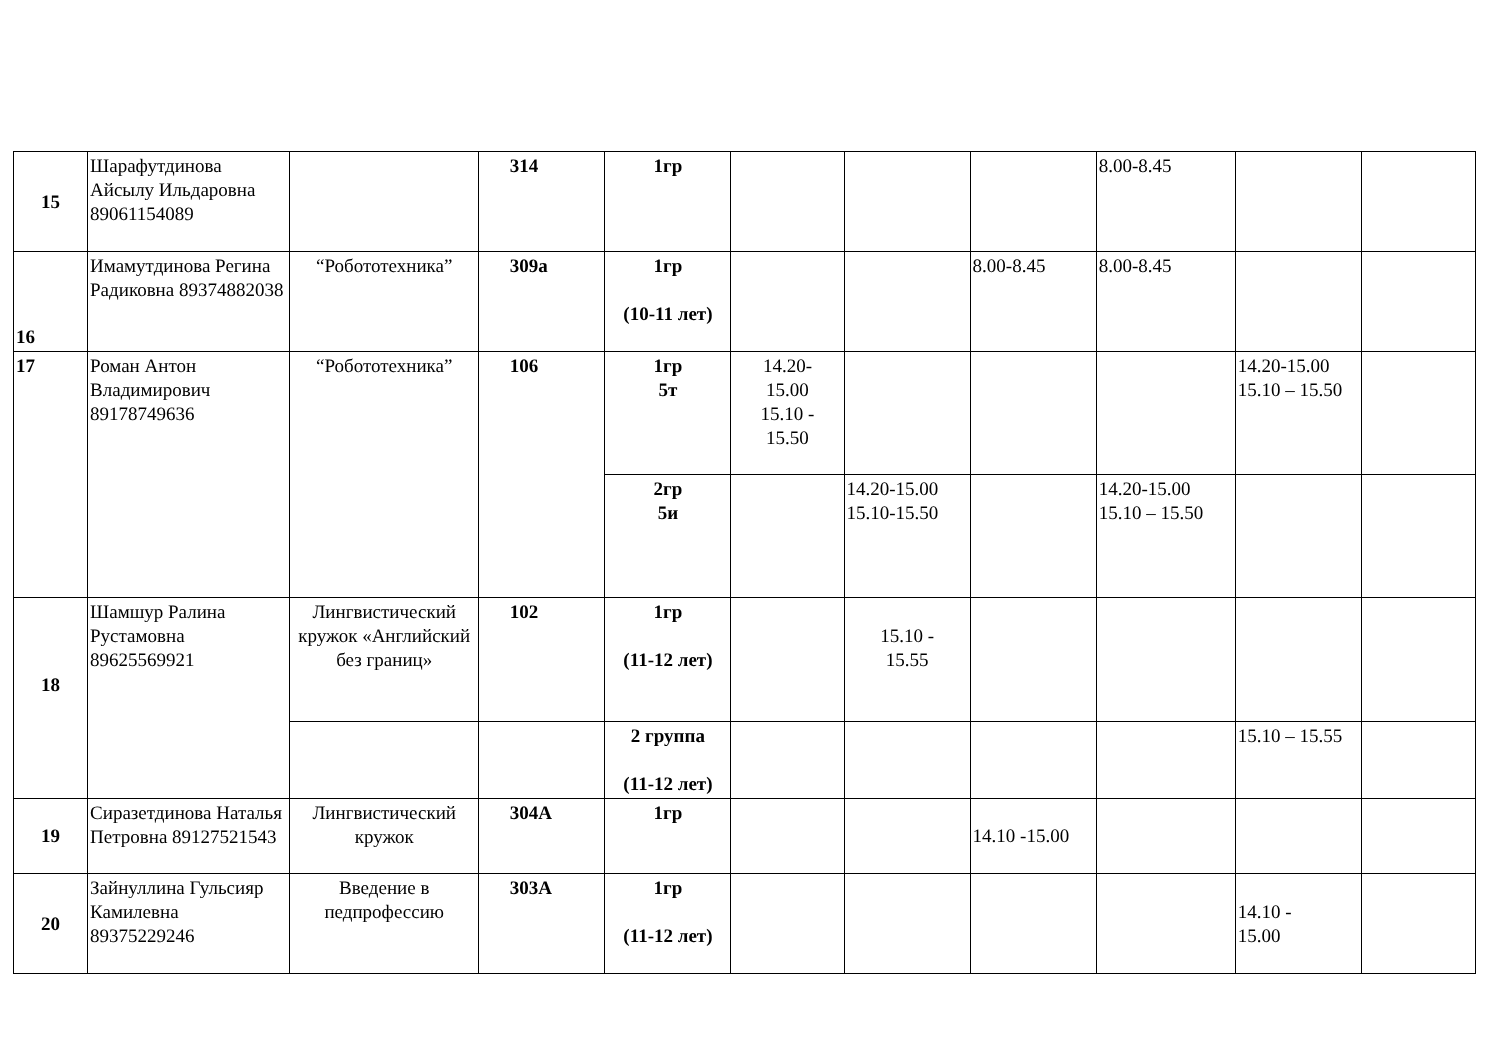| 15 | Шарафутдинова Айсылу Ильдаровна 89061154089 | | 314 | 1гр | | | | 8.00-8.45 | | |
| 16 | Имамутдинова Регина Радиковна 89374882038 | “Робототехника” | 309а | 1гр (10-11 лет) | | | 8.00-8.45 | 8.00-8.45 | | |
| 17 | Роман Антон Владимирович 89178749636 | “Робототехника” | 106 | 1гр 5т | 14.20- 15.00 15.10 - 15.50 | | | | 14.20-15.00 15.10 – 15.50 | |
| | | | | 2гр 5и | | 14.20-15.00 15.10-15.50 | | 14.20-15.00 15.10 – 15.50 | | |
| 18 | Шамшур Ралина Рустамовна 89625569921 | Лингвистический кружок «Английский без границ» | 102 | 1гр (11-12 лет) | | 15.10 - 15.55 | | | | |
| | | | | 2 группа (11-12 лет) | | | | | 15.10 – 15.55 | |
| 19 | Сиразетдинова Наталья Петровна 89127521543 | Лингвистический кружок | 304А | 1гр | | | 14.10 -15.00 | | | |
| 20 | Зайнуллина Гульсияр Камилевна 89375229246 | Введение в педпрофессию | 303А | 1гр (11-12 лет) | | | | | 14.10 - 15.00 | |